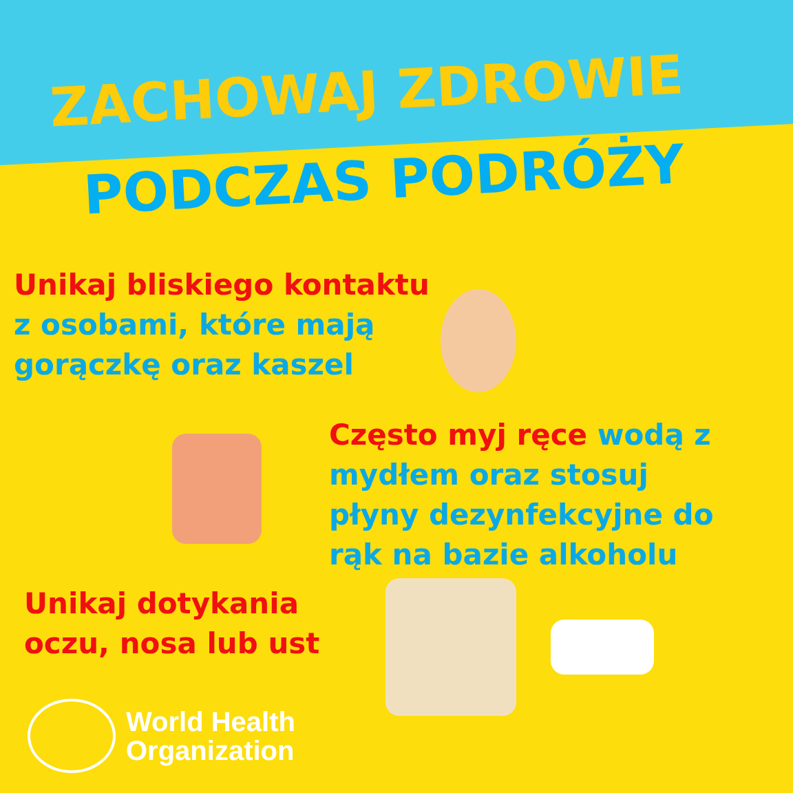ZACHOWAJ ZDROWIE
PODCZAS PODRÓŻY
Unikaj bliskiego kontaktu
z osobami, które mają
gorączkę oraz kaszel
Często myj ręce wodą z mydłem oraz stosuj płyny dezynfekcyjne do rąk na bazie alkoholu
Unikaj dotykania
oczu, nosa lub ust
World Health
Organization